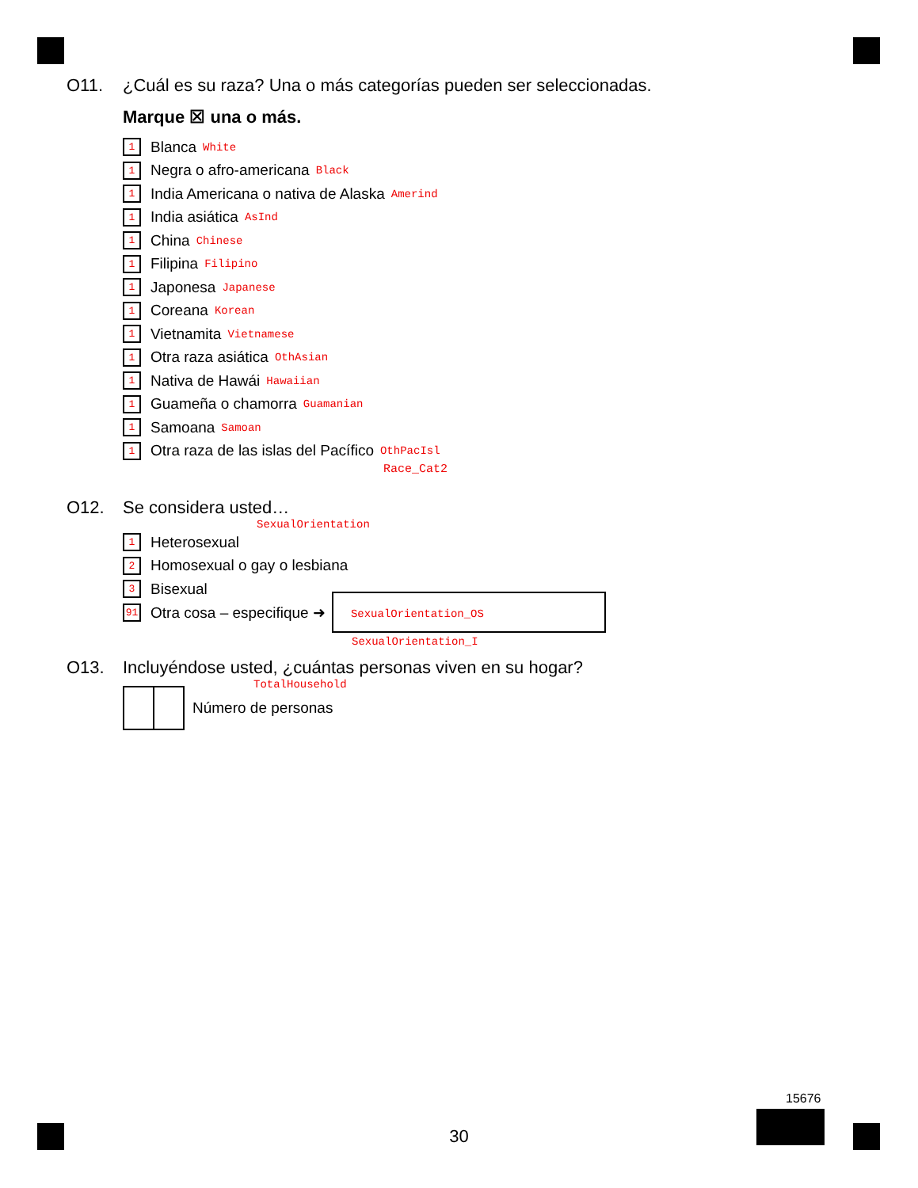O11. ¿Cuál es su raza? Una o más categorías pueden ser seleccionadas.
Marque ☒ una o más.
1 Blanca White
1 Negra o afro-americana Black
1 India Americana o nativa de Alaska Amerind
1 India asiática AsInd
1 China Chinese
1 Filipina Filipino
1 Japonesa Japanese
1 Coreana Korean
1 Vietnamita Vietnamese
1 Otra raza asiática OthAsian
1 Nativa de Hawái Hawaiian
1 Guameña o chamorra Guamanian
1 Samoana Samoan
1 Otra raza de las islas del Pacífico OthPacIsl
Race_Cat2
O12. Se considera usted…
SexualOrientation
1 Heterosexual
2 Homosexual o gay o lesbiana
3 Bisexual
91 Otra cosa – especifique ➜ SexualOrientation_OS
SexualOrientation_I
O13. Incluyéndose usted, ¿cuántas personas viven en su hogar?
TotalHousehold
Número de personas
30
15676